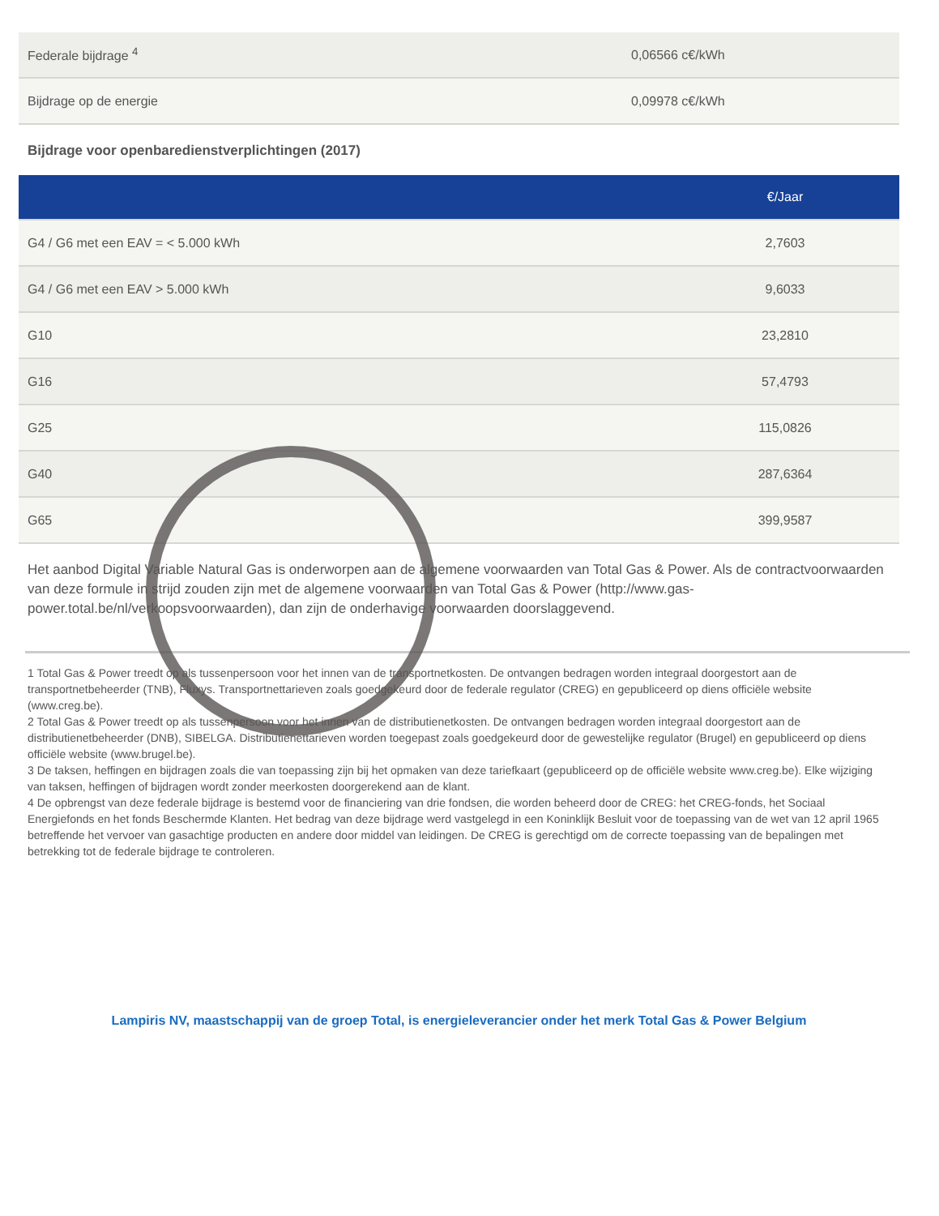| Federale bijdrage <sup>4</sup> | 0,06566 c€/kWh |
| Bijdrage op de energie | 0,09978 c€/kWh |
Bijdrage voor openbaredienstverplichtingen (2017)
| | €/Jaar |
| --- | --- |
| G4 / G6 met een EAV = < 5.000 kWh | 2,7603 |
| G4 / G6 met een EAV > 5.000 kWh | 9,6033 |
| G10 | 23,2810 |
| G16 | 57,4793 |
| G25 | 115,0826 |
| G40 | 287,6364 |
| G65 | 399,9587 |
Het aanbod Digital Variable Natural Gas is onderworpen aan de algemene voorwaarden van Total Gas & Power. Als de contractvoorwaarden van deze formule in strijd zouden zijn met de algemene voorwaarden van Total Gas & Power (http://www.gas-power.total.be/nl/verkoopsvoorwaarden), dan zijn de onderhavige voorwaarden doorslaggevend.
1 Total Gas & Power treedt op als tussenpersoon voor het innen van de transportnetkosten. De ontvangen bedragen worden integraal doorgestort aan de transportnetbeheerder (TNB), Fluxys. Transportnettarieven zoals goedgekeurd door de federale regulator (CREG) en gepubliceerd op diens officiële website (www.creg.be).
2 Total Gas & Power treedt op als tussenpersoon voor het innen van de distributienetkosten. De ontvangen bedragen worden integraal doorgestort aan de distributienetbeheerder (DNB), SIBELGA. Distributienettarieven worden toegepast zoals goedgekeurd door de gewestelijke regulator (Brugel) en gepubliceerd op diens
officiële website (www.brugel.be).
3 De taksen, heffingen en bijdragen zoals die van toepassing zijn bij het opmaken van deze tariefkaart (gepubliceerd op de officiële website www.creg.be). Elke wijziging van taksen, heffingen of bijdragen wordt zonder meerkosten doorgerekend aan de klant.
4 De opbrengst van deze federale bijdrage is bestemd voor de financiering van drie fondsen, die worden beheerd door de CREG: het CREG-fonds, het Sociaal Energiefonds en het fonds Beschermde Klanten. Het bedrag van deze bijdrage werd vastgelegd in een Koninklijk Besluit voor de toepassing van de wet van 12 april 1965 betreffende het vervoer van gasachtige producten en andere door middel van leidingen. De CREG is gerechtigd om de correcte toepassing van de bepalingen met betrekking tot de federale bijdrage te controleren.
Lampiris NV, maastschappij van de groep Total, is energieleverancier onder het merk Total Gas & Power Belgium